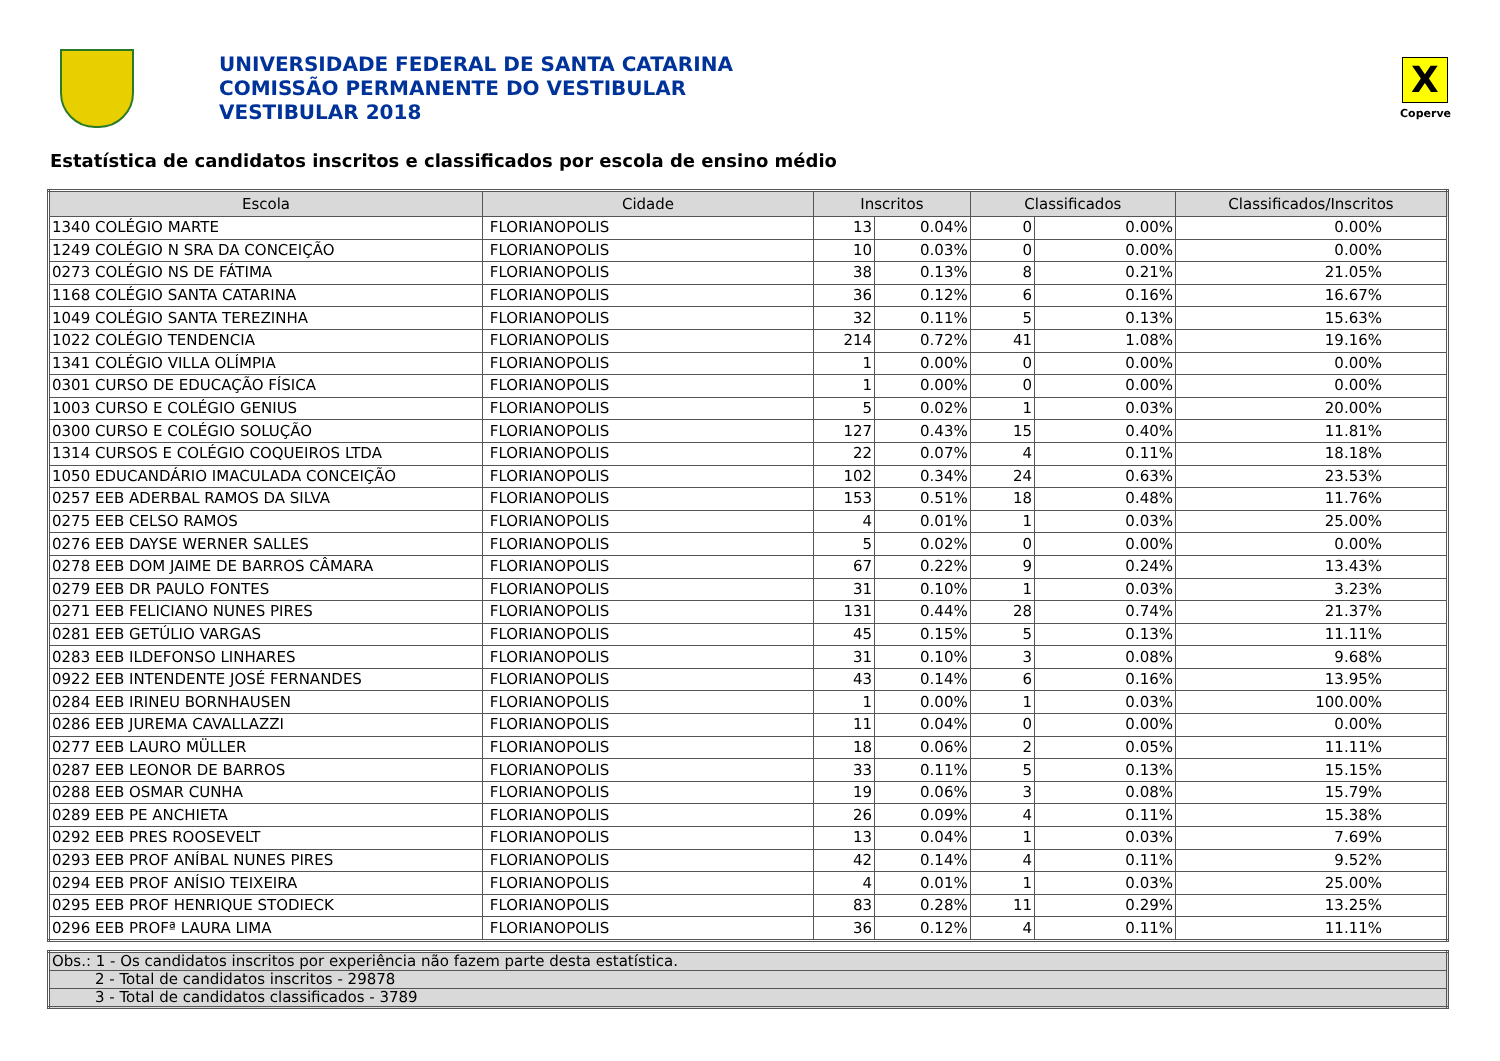UNIVERSIDADE FEDERAL DE SANTA CATARINA
COMISSÃO PERMANENTE DO VESTIBULAR
VESTIBULAR 2018
X
Coperve
Estatística de candidatos inscritos e classificados por escola de ensino médio
| Escola | Cidade | Inscritos | | Classificados | | Classificados/Inscritos |
| --- | --- | --- | --- | --- | --- | --- |
| 1340 COLÉGIO MARTE | FLORIANOPOLIS | 13 | 0.04% | 0 | 0.00% | 0.00% |
| 1249 COLÉGIO N SRA DA CONCEIÇÃO | FLORIANOPOLIS | 10 | 0.03% | 0 | 0.00% | 0.00% |
| 0273 COLÉGIO NS DE FÁTIMA | FLORIANOPOLIS | 38 | 0.13% | 8 | 0.21% | 21.05% |
| 1168 COLÉGIO SANTA CATARINA | FLORIANOPOLIS | 36 | 0.12% | 6 | 0.16% | 16.67% |
| 1049 COLÉGIO SANTA TEREZINHA | FLORIANOPOLIS | 32 | 0.11% | 5 | 0.13% | 15.63% |
| 1022 COLÉGIO TENDENCIA | FLORIANOPOLIS | 214 | 0.72% | 41 | 1.08% | 19.16% |
| 1341 COLÉGIO VILLA OLÍMPIA | FLORIANOPOLIS | 1 | 0.00% | 0 | 0.00% | 0.00% |
| 0301 CURSO DE EDUCAÇÃO FÍSICA | FLORIANOPOLIS | 1 | 0.00% | 0 | 0.00% | 0.00% |
| 1003 CURSO E COLÉGIO GENIUS | FLORIANOPOLIS | 5 | 0.02% | 1 | 0.03% | 20.00% |
| 0300 CURSO E COLÉGIO SOLUÇÃO | FLORIANOPOLIS | 127 | 0.43% | 15 | 0.40% | 11.81% |
| 1314 CURSOS E COLÉGIO COQUEIROS LTDA | FLORIANOPOLIS | 22 | 0.07% | 4 | 0.11% | 18.18% |
| 1050 EDUCANDÁRIO IMACULADA CONCEIÇÃO | FLORIANOPOLIS | 102 | 0.34% | 24 | 0.63% | 23.53% |
| 0257 EEB ADERBAL RAMOS DA SILVA | FLORIANOPOLIS | 153 | 0.51% | 18 | 0.48% | 11.76% |
| 0275 EEB CELSO RAMOS | FLORIANOPOLIS | 4 | 0.01% | 1 | 0.03% | 25.00% |
| 0276 EEB DAYSE WERNER SALLES | FLORIANOPOLIS | 5 | 0.02% | 0 | 0.00% | 0.00% |
| 0278 EEB DOM JAIME DE BARROS CÂMARA | FLORIANOPOLIS | 67 | 0.22% | 9 | 0.24% | 13.43% |
| 0279 EEB DR PAULO FONTES | FLORIANOPOLIS | 31 | 0.10% | 1 | 0.03% | 3.23% |
| 0271 EEB FELICIANO NUNES PIRES | FLORIANOPOLIS | 131 | 0.44% | 28 | 0.74% | 21.37% |
| 0281 EEB GETÚLIO VARGAS | FLORIANOPOLIS | 45 | 0.15% | 5 | 0.13% | 11.11% |
| 0283 EEB ILDEFONSO LINHARES | FLORIANOPOLIS | 31 | 0.10% | 3 | 0.08% | 9.68% |
| 0922 EEB INTENDENTE JOSÉ FERNANDES | FLORIANOPOLIS | 43 | 0.14% | 6 | 0.16% | 13.95% |
| 0284 EEB IRINEU BORNHAUSEN | FLORIANOPOLIS | 1 | 0.00% | 1 | 0.03% | 100.00% |
| 0286 EEB JUREMA CAVALLAZZI | FLORIANOPOLIS | 11 | 0.04% | 0 | 0.00% | 0.00% |
| 0277 EEB LAURO MÜLLER | FLORIANOPOLIS | 18 | 0.06% | 2 | 0.05% | 11.11% |
| 0287 EEB LEONOR DE BARROS | FLORIANOPOLIS | 33 | 0.11% | 5 | 0.13% | 15.15% |
| 0288 EEB OSMAR CUNHA | FLORIANOPOLIS | 19 | 0.06% | 3 | 0.08% | 15.79% |
| 0289 EEB PE ANCHIETA | FLORIANOPOLIS | 26 | 0.09% | 4 | 0.11% | 15.38% |
| 0292 EEB PRES ROOSEVELT | FLORIANOPOLIS | 13 | 0.04% | 1 | 0.03% | 7.69% |
| 0293 EEB PROF ANÍBAL NUNES PIRES | FLORIANOPOLIS | 42 | 0.14% | 4 | 0.11% | 9.52% |
| 0294 EEB PROF ANÍSIO TEIXEIRA | FLORIANOPOLIS | 4 | 0.01% | 1 | 0.03% | 25.00% |
| 0295 EEB PROF HENRIQUE STODIECK | FLORIANOPOLIS | 83 | 0.28% | 11 | 0.29% | 13.25% |
| 0296 EEB PROFª LAURA LIMA | FLORIANOPOLIS | 36 | 0.12% | 4 | 0.11% | 11.11% |
| Obs.: 1 - Os candidatos inscritos por experiência não fazem parte desta estatística. |
| 2 - Total de candidatos inscritos - 29878 |
| 3 - Total de candidatos classificados - 3789 |